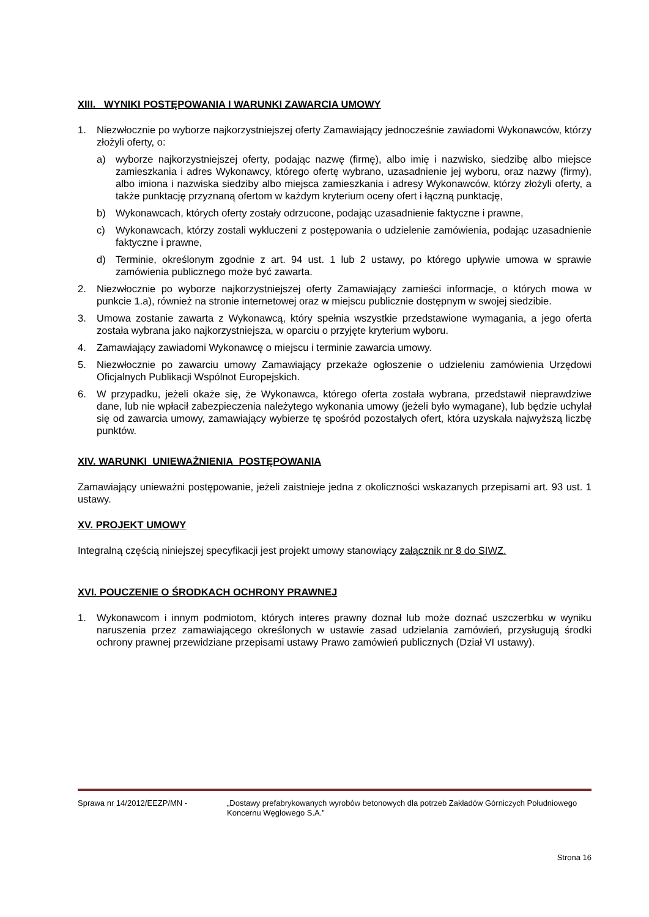XIII. WYNIKI POSTĘPOWANIA I WARUNKI ZAWARCIA UMOWY
1. Niezwłocznie po wyborze najkorzystniejszej oferty Zamawiający jednocześnie zawiadomi Wykonawców, którzy złożyli oferty, o:
a) wyborze najkorzystniejszej oferty, podając nazwę (firmę), albo imię i nazwisko, siedzibę albo miejsce zamieszkania i adres Wykonawcy, którego ofertę wybrano, uzasadnienie jej wyboru, oraz nazwy (firmy), albo imiona i nazwiska siedziby albo miejsca zamieszkania i adresy Wykonawców, którzy złożyli oferty, a także punktację przyznaną ofertom w każdym kryterium oceny ofert i łączną punktację,
b) Wykonawcach, których oferty zostały odrzucone, podając uzasadnienie faktyczne i prawne,
c) Wykonawcach, którzy zostali wykluczeni z postępowania o udzielenie zamówienia, podając uzasadnienie faktyczne i prawne,
d) Terminie, określonym zgodnie z art. 94 ust. 1 lub 2 ustawy, po którego upływie umowa w sprawie zamówienia publicznego może być zawarta.
2. Niezwłocznie po wyborze najkorzystniejszej oferty Zamawiający zamieści informacje, o których mowa w punkcie 1.a), również na stronie internetowej oraz w miejscu publicznie dostępnym w swojej siedzibie.
3. Umowa zostanie zawarta z Wykonawcą, który spełnia wszystkie przedstawione wymagania, a jego oferta została wybrana jako najkorzystniejsza, w oparciu o przyjęte kryterium wyboru.
4. Zamawiający zawiadomi Wykonawcę o miejscu i terminie zawarcia umowy.
5. Niezwłocznie po zawarciu umowy Zamawiający przekaże ogłoszenie o udzieleniu zamówienia Urzędowi Oficjalnych Publikacji Wspólnot Europejskich.
6. W przypadku, jeżeli okaże się, że Wykonawca, którego oferta została wybrana, przedstawił nieprawdziwe dane, lub nie wpłacił zabezpieczenia należytego wykonania umowy (jeżeli było wymagane), lub będzie uchylał się od zawarcia umowy, zamawiający wybierze tę spośród pozostałych ofert, która uzyskała najwyższą liczbę punktów.
XIV. WARUNKI UNIEWAŻNIENIA POSTĘPOWANIA
Zamawiający unieważni postępowanie, jeżeli zaistnieje jedna z okoliczności wskazanych przepisami art. 93 ust. 1 ustawy.
XV. PROJEKT UMOWY
Integralną częścią niniejszej specyfikacji jest projekt umowy stanowiący załącznik nr 8 do SIWZ.
XVI. POUCZENIE O ŚRODKACH OCHRONY PRAWNEJ
1. Wykonawcom i innym podmiotom, których interes prawny doznał lub może doznać uszczerbku w wyniku naruszenia przez zamawiającego określonych w ustawie zasad udzielania zamówień, przysługują środki ochrony prawnej przewidziane przepisami ustawy Prawo zamówień publicznych (Dział VI ustawy).
Sprawa nr 14/2012/EEZP/MN - „Dostawy prefabrykowanych wyrobów betonowych dla potrzeb Zakładów Górniczych Południowego Koncernu Węglowego S.A.”
Strona 16